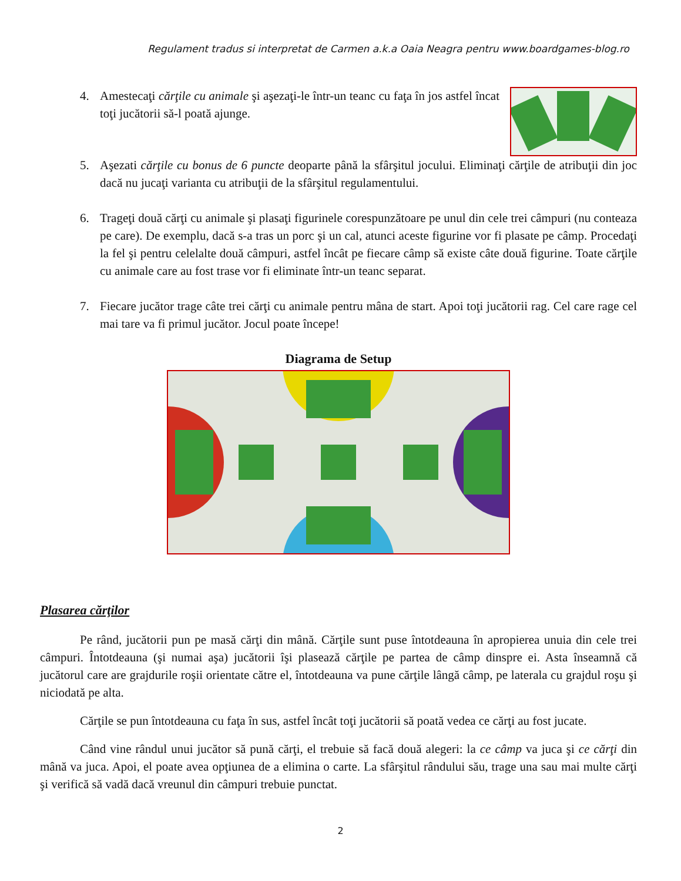Regulament tradus si interpretat de Carmen a.k.a Oaia Neagra pentru www.boardgames-blog.ro
4. Amestecaţi cărţile cu animale şi aşezaţi-le într-un teanc cu faţa în jos astfel încat toţi jucătorii să-l poată ajunge.
5. Aşezati cărţile cu bonus de 6 puncte deoparte până la sfârşitul jocului. Eliminaţi cărţile de atribuţii din joc dacă nu jucaţi varianta cu atribuţii de la sfârşitul regulamentului.
6. Trageţi două cărţi cu animale şi plasaţi figurinele corespunzătoare pe unul din cele trei câmpuri (nu conteaza pe care). De exemplu, dacă s-a tras un porc şi un cal, atunci aceste figurine vor fi plasate pe câmp. Procedaţi la fel şi pentru celelalte două câmpuri, astfel încât pe fiecare câmp să existe câte două figurine. Toate cărţile cu animale care au fost trase vor fi eliminate într-un teanc separat.
7. Fiecare jucător trage câte trei cărţi cu animale pentru mâna de start. Apoi toţi jucătorii rag. Cel care rage cel mai tare va fi primul jucător. Jocul poate începe!
Diagrama de Setup
Plasarea cărţilor
Pe rând, jucătorii pun pe masă cărţi din mână. Cărţile sunt puse întotdeauna în apropierea unuia din cele trei câmpuri. Întotdeauna (şi numai aşa) jucătorii îşi plasează cărţile pe partea de câmp dinspre ei. Asta înseamnă că jucătorul care are grajdurile roşii orientate către el, întotdeauna va pune cărţile lângă câmp, pe laterala cu grajdul roşu şi niciodată pe alta.
Cărţile se pun întotdeauna cu faţa în sus, astfel încât toţi jucătorii să poată vedea ce cărţi au fost jucate.
Când vine rândul unui jucător să pună cărţi, el trebuie să facă două alegeri: la ce câmp va juca şi ce cărţi din mână va juca. Apoi, el poate avea opţiunea de a elimina o carte. La sfârşitul rândului său, trage una sau mai multe cărţi şi verifică să vadă dacă vreunul din câmpuri trebuie punctat.
2